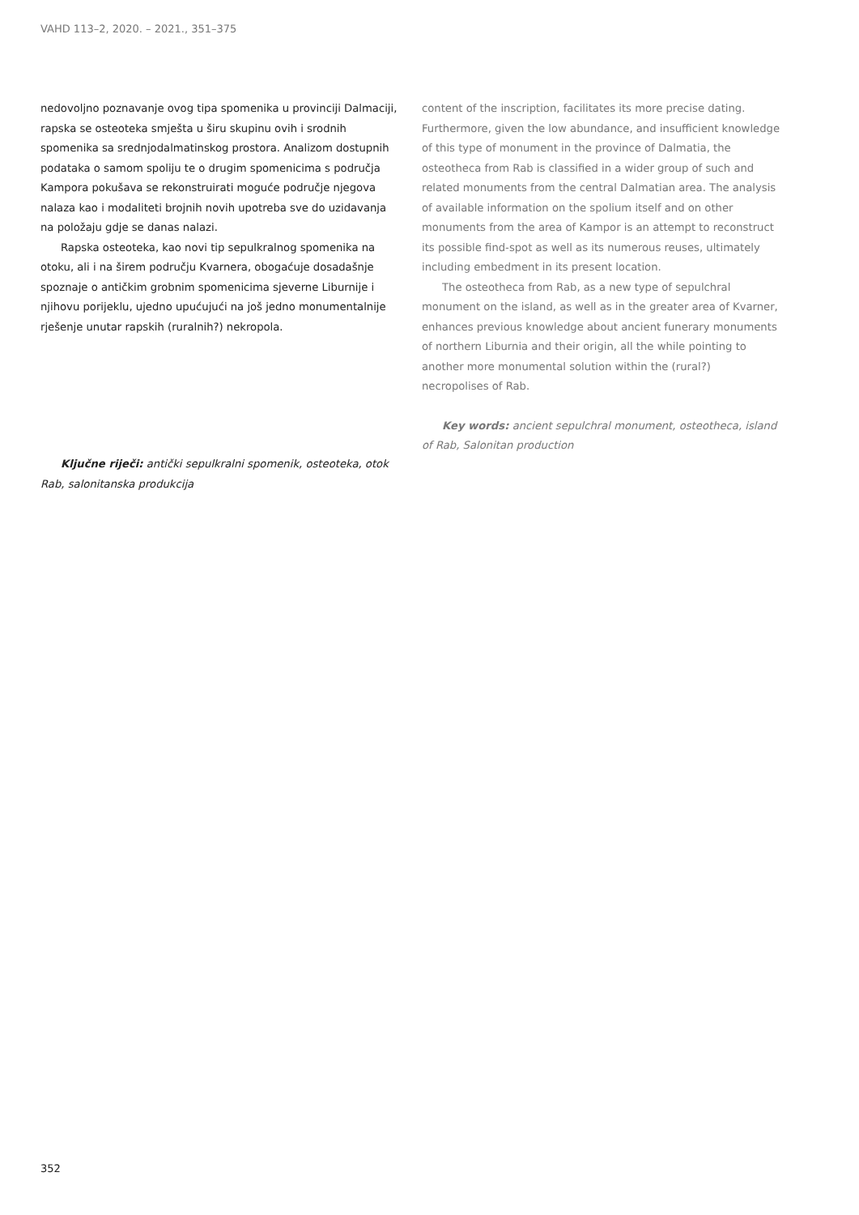VAHD 113–2, 2020. – 2021., 351–375
nedovoljno poznavanje ovog tipa spomenika u provinciji Dalmaciji, rapska se osteoteka smješta u širu skupinu ovih i srodnih spomenika sa srednjodalmatinskog prostora. Analizom dostupnih podataka o samom spoliju te o drugim spomenicima s područja Kampora pokušava se rekonstruirati moguće područje njegova nalaza kao i modaliteti brojnih novih upotreba sve do uzidavanja na položaju gdje se danas nalazi.
Rapska osteoteka, kao novi tip sepulkralnog spomenika na otoku, ali i na širem području Kvarnera, obogaćuje dosadašnje spoznaje o antičkim grobnim spomenicima sjeverne Liburnije i njihovu porijeklu, ujedno upućujući na još jedno monumentalnije rješenje unutar rapskih (ruralnih?) nekropola.
Ključne riječi: antički sepulkralni spomenik, osteoteka, otok Rab, salonitanska produkcija
content of the inscription, facilitates its more precise dating. Furthermore, given the low abundance, and insufficient knowledge of this type of monument in the province of Dalmatia, the osteotheca from Rab is classified in a wider group of such and related monuments from the central Dalmatian area. The analysis of available information on the spolium itself and on other monuments from the area of Kampor is an attempt to reconstruct its possible find-spot as well as its numerous reuses, ultimately including embedment in its present location.
The osteotheca from Rab, as a new type of sepulchral monument on the island, as well as in the greater area of Kvarner, enhances previous knowledge about ancient funerary monuments of northern Liburnia and their origin, all the while pointing to another more monumental solution within the (rural?) necropolises of Rab.
Key words: ancient sepulchral monument, osteotheca, island of Rab, Salonitan production
352